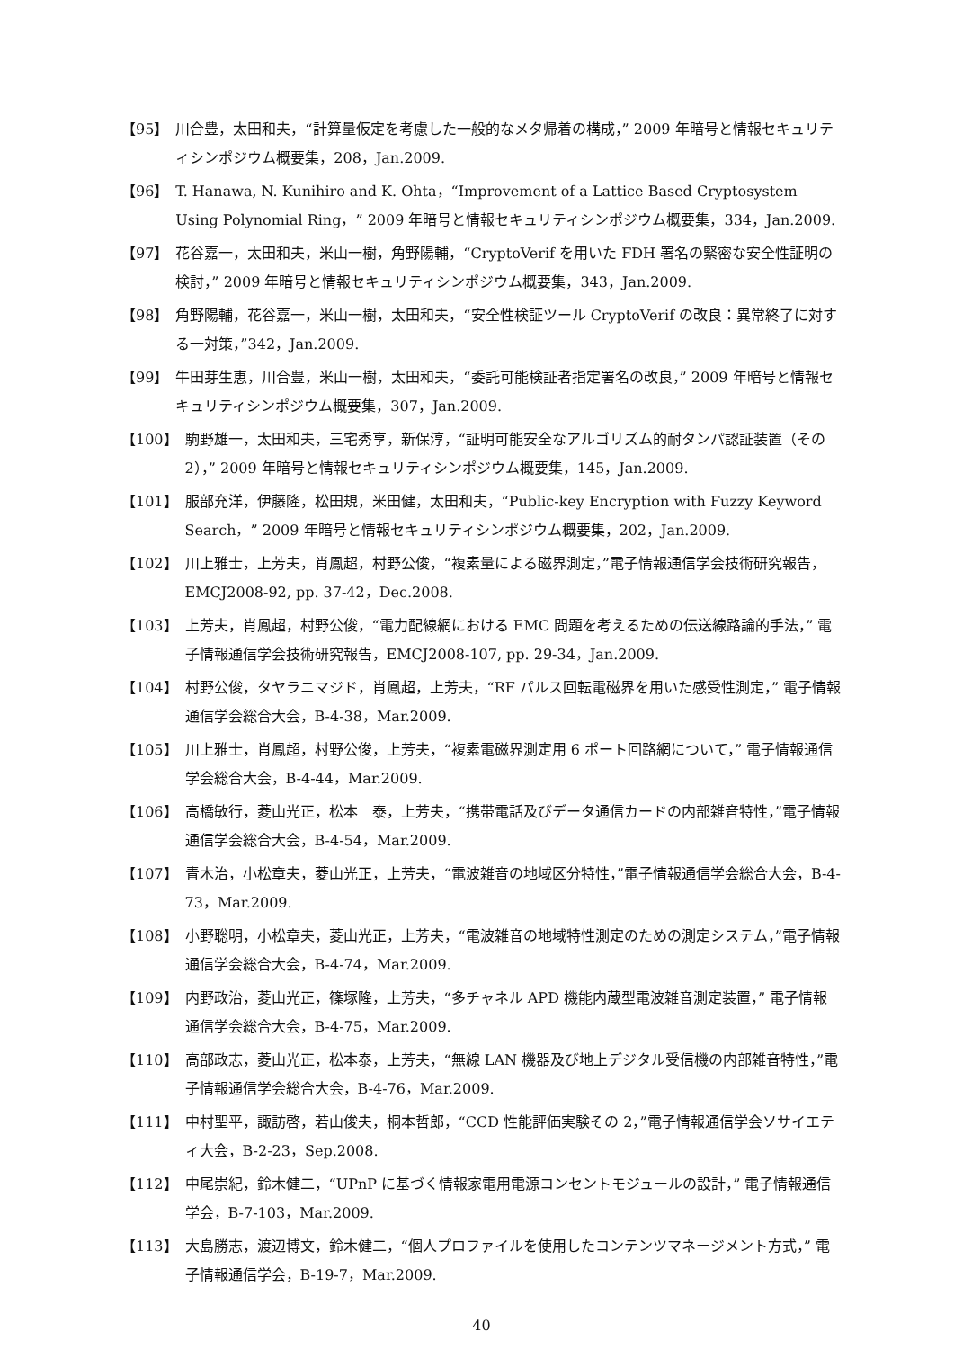【95】 川合豊，太田和夫，“計算量仮定を考慮した一般的なメタ帰着の構成，” 2009 年暗号と情報セキュリティシンポジウム概要集，208，Jan.2009.
【96】 T. Hanawa, N. Kunihiro and K. Ohta，“Improvement of a Lattice Based Cryptosystem Using Polynomial Ring，” 2009 年暗号と情報セキュリティシンポジウム概要集，334，Jan.2009.
【97】 花谷嘉一，太田和夫，米山一樹，角野陽輔，“CryptoVerif を用いた FDH 署名の緊密な安全性証明の検討，” 2009 年暗号と情報セキュリティシンポジウム概要集，343，Jan.2009.
【98】 角野陽輔，花谷嘉一，米山一樹，太田和夫，“安全性検証ツール CryptoVerif の改良：異常終了に対する一対策，”342，Jan.2009.
【99】 牛田芽生恵，川合豊，米山一樹，太田和夫，“委託可能検証者指定署名の改良，” 2009 年暗号と情報セキュリティシンポジウム概要集，307，Jan.2009.
【100】 駒野雄一，太田和夫，三宅秀享，新保淳，“証明可能安全なアルゴリズム的耐タンパ認証装置（その 2），” 2009 年暗号と情報セキュリティシンポジウム概要集，145，Jan.2009.
【101】 服部充洋，伊藤隆，松田規，米田健，太田和夫，“Public-key Encryption with Fuzzy Keyword Search，” 2009 年暗号と情報セキュリティシンポジウム概要集，202，Jan.2009.
【102】 川上雅士，上芳夫，肖鳳超，村野公俊，“複素量による磁界測定，”電子情報通信学会技術研究報告，EMCJ2008-92, pp. 37-42，Dec.2008.
【103】 上芳夫，肖鳳超，村野公俊，“電力配線網における EMC 問題を考えるための伝送線路論的手法，” 電子情報通信学会技術研究報告，EMCJ2008-107, pp. 29-34，Jan.2009.
【104】 村野公俊，タヤラニマジド，肖鳳超，上芳夫，“RF パルス回転電磁界を用いた感受性測定，” 電子情報通信学会総合大会，B-4-38，Mar.2009.
【105】 川上雅士，肖鳳超，村野公俊，上芳夫，“複素電磁界測定用 6 ポート回路網について，” 電子情報通信学会総合大会，B-4-44，Mar.2009.
【106】 高橋敏行，菱山光正，松本　泰，上芳夫，“携帯電話及びデータ通信カードの内部雑音特性，”電子情報通信学会総合大会，B-4-54，Mar.2009.
【107】 青木治，小松章夫，菱山光正，上芳夫，“電波雑音の地域区分特性，”電子情報通信学会総合大会，B-4-73，Mar.2009.
【108】 小野聡明，小松章夫，菱山光正，上芳夫，“電波雑音の地域特性測定のための測定システム，”電子情報通信学会総合大会，B-4-74，Mar.2009.
【109】 内野政治，菱山光正，篠塚隆，上芳夫，“多チャネル APD 機能内蔵型電波雑音測定装置，” 電子情報通信学会総合大会，B-4-75，Mar.2009.
【110】 高部政志，菱山光正，松本泰，上芳夫，“無線 LAN 機器及び地上デジタル受信機の内部雑音特性，”電子情報通信学会総合大会，B-4-76，Mar.2009.
【111】 中村聖平，諏訪啓，若山俊夫，桐本哲郎，“CCD 性能評価実験その 2，”電子情報通信学会ソサイエティ大会，B-2-23，Sep.2008.
【112】 中尾崇紀，鈴木健二，“UPnP に基づく情報家電用電源コンセントモジュールの設計，” 電子情報通信学会，B-7-103，Mar.2009.
【113】 大島勝志，渡辺博文，鈴木健二，“個人プロファイルを使用したコンテンツマネージメント方式，” 電子情報通信学会，B-19-7，Mar.2009.
40